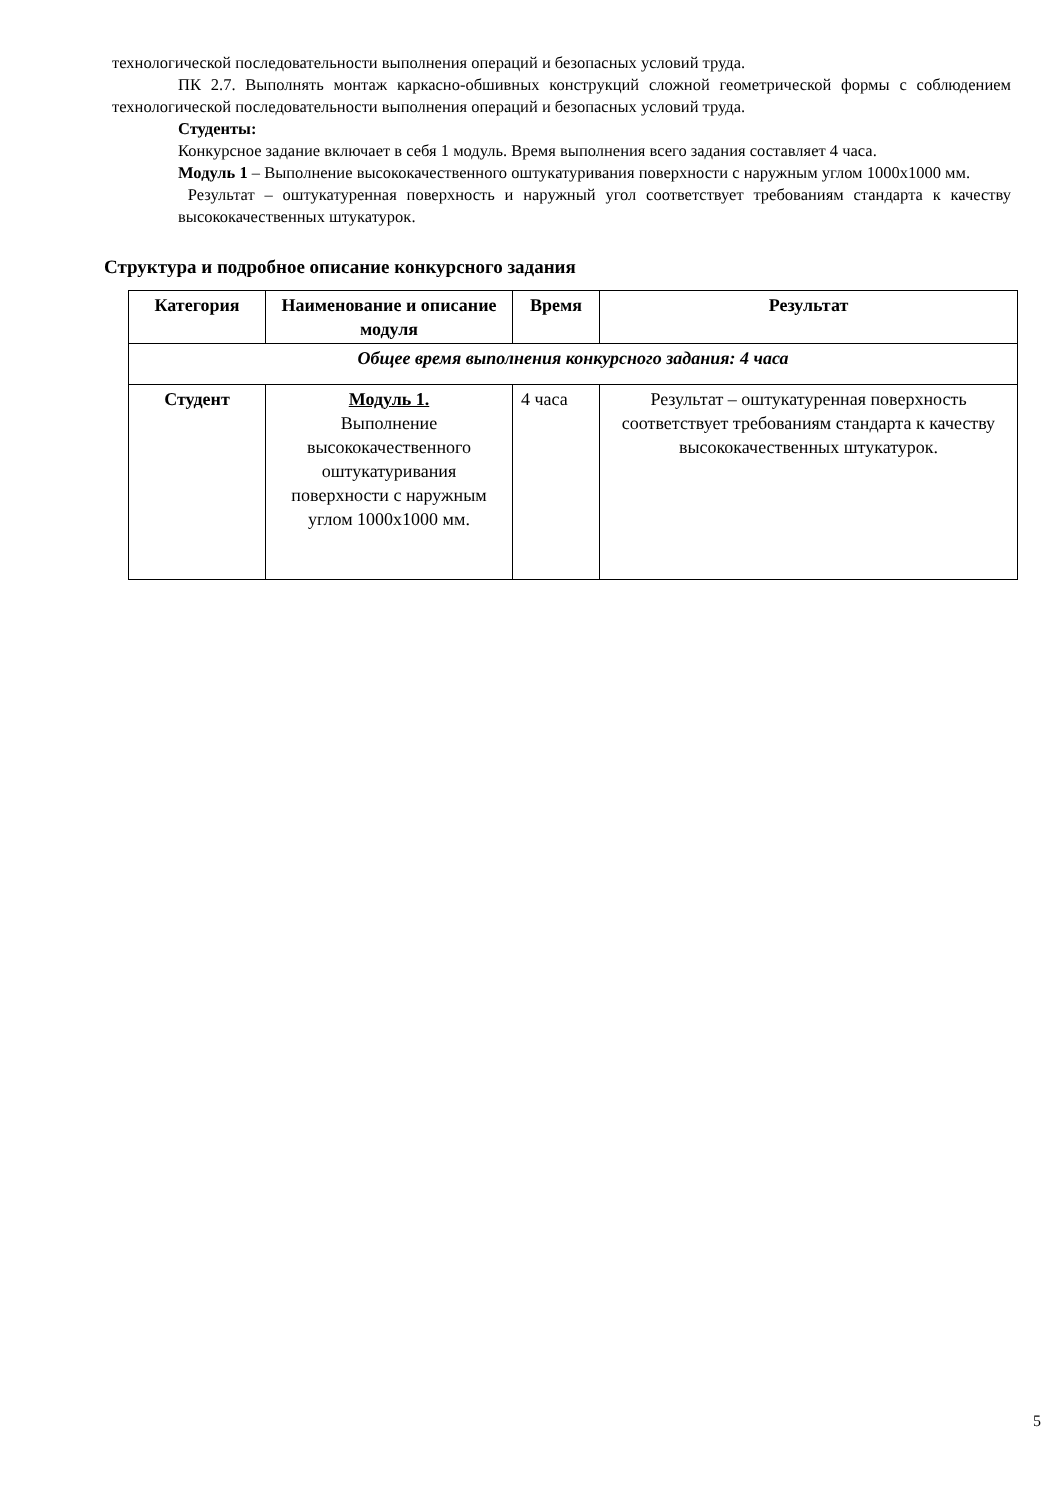технологической последовательности выполнения операций и безопасных условий труда.
ПК 2.7. Выполнять монтаж каркасно-обшивных конструкций сложной геометрической формы с соблюдением технологической последовательности выполнения операций и безопасных условий труда.
Студенты:
Конкурсное задание включает в себя 1 модуль. Время выполнения всего задания составляет 4 часа.
Модуль 1 – Выполнение высококачественного оштукатуривания поверхности с наружным углом 1000x1000 мм.
Результат – оштукатуренная поверхность и наружный угол соответствует требованиям стандарта к качеству высококачественных штукатурок.
Структура и подробное описание конкурсного задания
| Категория | Наименование и описание модуля | Время | Результат |
| --- | --- | --- | --- |
| Общее время выполнения конкурсного задания: 4 часа | | | |
| Студент | Модуль 1. Выполнение высококачественного оштукатуривания поверхности с наружным углом 1000x1000 мм. | 4 часа | Результат – оштукатуренная поверхность соответствует требованиям стандарта к качеству высококачественных штукатурок. |
5